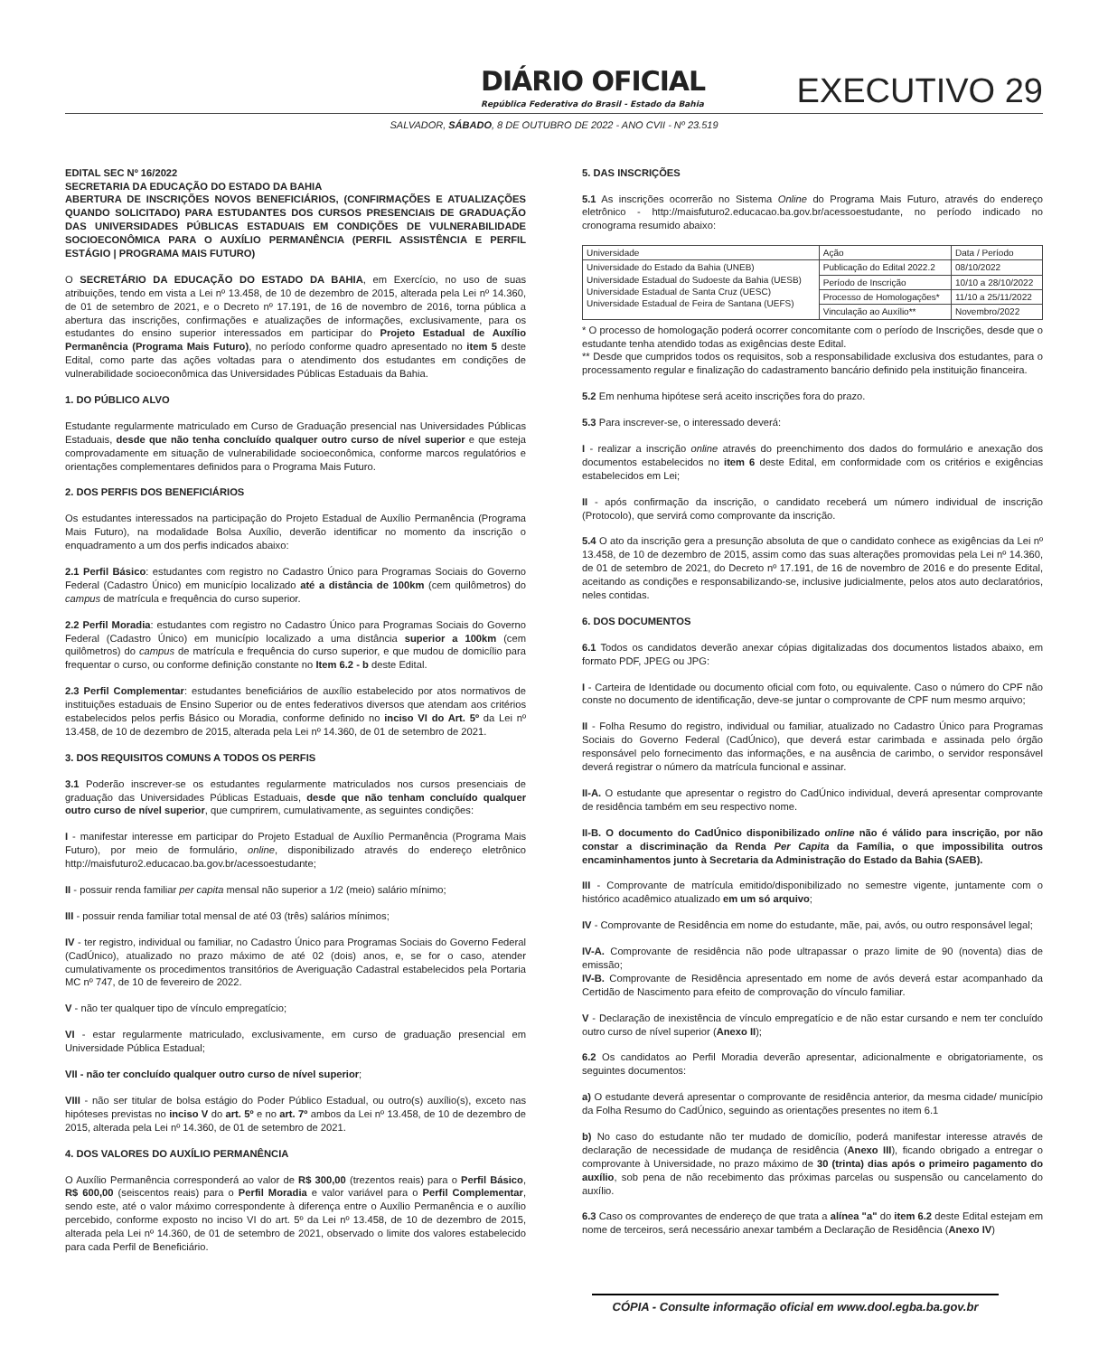DIÁRIO OFICIAL
República Federativa do Brasil - Estado da Bahia
EXECUTIVO 29
SALVADOR, SÁBADO, 8 DE OUTUBRO DE 2022 - ANO CVII - Nº 23.519
EDITAL SEC Nº 16/2022
SECRETARIA DA EDUCAÇÃO DO ESTADO DA BAHIA
ABERTURA DE INSCRIÇÕES NOVOS BENEFICIÁRIOS, (CONFIRMAÇÕES E ATUALIZAÇÕES QUANDO SOLICITADO) PARA ESTUDANTES DOS CURSOS PRESENCIAIS DE GRADUAÇÃO DAS UNIVERSIDADES PÚBLICAS ESTADUAIS EM CONDIÇÕES DE VULNERABILIDADE SOCIOECONÔMICA PARA O AUXÍLIO PERMANÊNCIA (PERFIL ASSISTÊNCIA E PERFIL ESTÁGIO | PROGRAMA MAIS FUTURO)
O SECRETÁRIO DA EDUCAÇÃO DO ESTADO DA BAHIA, em Exercício, no uso de suas atribuições, tendo em vista a Lei nº 13.458, de 10 de dezembro de 2015, alterada pela Lei nº 14.360, de 01 de setembro de 2021, e o Decreto nº 17.191, de 16 de novembro de 2016, torna pública a abertura das inscrições, confirmações e atualizações de informações, exclusivamente, para os estudantes do ensino superior interessados em participar do Projeto Estadual de Auxílio Permanência (Programa Mais Futuro), no período conforme quadro apresentado no item 5 deste Edital, como parte das ações voltadas para o atendimento dos estudantes em condições de vulnerabilidade socioeconômica das Universidades Públicas Estaduais da Bahia.
1. DO PÚBLICO ALVO
Estudante regularmente matriculado em Curso de Graduação presencial nas Universidades Públicas Estaduais, desde que não tenha concluído qualquer outro curso de nível superior e que esteja comprovadamente em situação de vulnerabilidade socioeconômica, conforme marcos regulatórios e orientações complementares definidos para o Programa Mais Futuro.
2. DOS PERFIS DOS BENEFICIÁRIOS
Os estudantes interessados na participação do Projeto Estadual de Auxílio Permanência (Programa Mais Futuro), na modalidade Bolsa Auxílio, deverão identificar no momento da inscrição o enquadramento a um dos perfis indicados abaixo:
2.1 Perfil Básico: estudantes com registro no Cadastro Único para Programas Sociais do Governo Federal (Cadastro Único) em município localizado até a distância de 100km (cem quilômetros) do campus de matrícula e frequência do curso superior.
2.2 Perfil Moradia: estudantes com registro no Cadastro Único para Programas Sociais do Governo Federal (Cadastro Único) em município localizado a uma distância superior a 100km (cem quilômetros) do campus de matrícula e frequência do curso superior, e que mudou de domicílio para frequentar o curso, ou conforme definição constante no Item 6.2 - b deste Edital.
2.3 Perfil Complementar: estudantes beneficiários de auxílio estabelecido por atos normativos de instituições estaduais de Ensino Superior ou de entes federativos diversos que atendam aos critérios estabelecidos pelos perfis Básico ou Moradia, conforme definido no inciso VI do Art. 5º da Lei nº 13.458, de 10 de dezembro de 2015, alterada pela Lei nº 14.360, de 01 de setembro de 2021.
3. DOS REQUISITOS COMUNS A TODOS OS PERFIS
3.1 Poderão inscrever-se os estudantes regularmente matriculados nos cursos presenciais de graduação das Universidades Públicas Estaduais, desde que não tenham concluído qualquer outro curso de nível superior, que cumprirem, cumulativamente, as seguintes condições:
I - manifestar interesse em participar do Projeto Estadual de Auxílio Permanência (Programa Mais Futuro), por meio de formulário, online, disponibilizado através do endereço eletrônico http://maisfuturo2.educacao.ba.gov.br/acessoestudante;
II - possuir renda familiar per capita mensal não superior a 1/2 (meio) salário mínimo;
III - possuir renda familiar total mensal de até 03 (três) salários mínimos;
IV - ter registro, individual ou familiar, no Cadastro Único para Programas Sociais do Governo Federal (CadÚnico), atualizado no prazo máximo de até 02 (dois) anos, e, se for o caso, atender cumulativamente os procedimentos transitórios de Averiguação Cadastral estabelecidos pela Portaria MC nº 747, de 10 de fevereiro de 2022.
V - não ter qualquer tipo de vínculo empregatício;
VI - estar regularmente matriculado, exclusivamente, em curso de graduação presencial em Universidade Pública Estadual;
VII - não ter concluído qualquer outro curso de nível superior;
VIII - não ser titular de bolsa estágio do Poder Público Estadual, ou outro(s) auxílio(s), exceto nas hipóteses previstas no inciso V do art. 5º e no art. 7º ambos da Lei nº 13.458, de 10 de dezembro de 2015, alterada pela Lei nº 14.360, de 01 de setembro de 2021.
4. DOS VALORES DO AUXÍLIO PERMANÊNCIA
O Auxílio Permanência corresponderá ao valor de R$ 300,00 (trezentos reais) para o Perfil Básico, R$ 600,00 (seiscentos reais) para o Perfil Moradia e valor variável para o Perfil Complementar, sendo este, até o valor máximo correspondente à diferença entre o Auxílio Permanência e o auxílio percebido, conforme exposto no inciso VI do art. 5º da Lei nº 13.458, de 10 de dezembro de 2015, alterada pela Lei nº 14.360, de 01 de setembro de 2021, observado o limite dos valores estabelecido para cada Perfil de Beneficiário.
5. DAS INSCRIÇÕES
5.1 As inscrições ocorrerão no Sistema Online do Programa Mais Futuro, através do endereço eletrônico - http://maisfuturo2.educacao.ba.gov.br/acessoestudante, no período indicado no cronograma resumido abaixo:
| Universidade | Ação | Data / Período |
| --- | --- | --- |
| Universidade do Estado da Bahia (UNEB) Universidade Estadual do Sudoeste da Bahia (UESB) Universidade Estadual de Santa Cruz (UESC) Universidade Estadual de Feira de Santana (UEFS) | Publicação do Edital 2022.2 | 08/10/2022 |
| | Período de Inscrição | 10/10 a 28/10/2022 |
| | Processo de Homologações* | 11/10 a 25/11/2022 |
| | Vinculação ao Auxílio** | Novembro/2022 |
* O processo de homologação poderá ocorrer concomitante com o período de Inscrições, desde que o estudante tenha atendido todas as exigências deste Edital.
** Desde que cumpridos todos os requisitos, sob a responsabilidade exclusiva dos estudantes, para o processamento regular e finalização do cadastramento bancário definido pela instituição financeira.
5.2 Em nenhuma hipótese será aceito inscrições fora do prazo.
5.3 Para inscrever-se, o interessado deverá:
I - realizar a inscrição online através do preenchimento dos dados do formulário e anexação dos documentos estabelecidos no item 6 deste Edital, em conformidade com os critérios e exigências estabelecidos em Lei;
II - após confirmação da inscrição, o candidato receberá um número individual de inscrição (Protocolo), que servirá como comprovante da inscrição.
5.4 O ato da inscrição gera a presunção absoluta de que o candidato conhece as exigências da Lei nº 13.458, de 10 de dezembro de 2015, assim como das suas alterações promovidas pela Lei nº 14.360, de 01 de setembro de 2021, do Decreto nº 17.191, de 16 de novembro de 2016 e do presente Edital, aceitando as condições e responsabilizando-se, inclusive judicialmente, pelos atos auto declaratórios, neles contidas.
6. DOS DOCUMENTOS
6.1 Todos os candidatos deverão anexar cópias digitalizadas dos documentos listados abaixo, em formato PDF, JPEG ou JPG:
I - Carteira de Identidade ou documento oficial com foto, ou equivalente. Caso o número do CPF não conste no documento de identificação, deve-se juntar o comprovante de CPF num mesmo arquivo;
II - Folha Resumo do registro, individual ou familiar, atualizado no Cadastro Único para Programas Sociais do Governo Federal (CadÚnico), que deverá estar carimbada e assinada pelo órgão responsável pelo fornecimento das informações, e na ausência de carimbo, o servidor responsável deverá registrar o número da matrícula funcional e assinar.
II-A. O estudante que apresentar o registro do CadÚnico individual, deverá apresentar comprovante de residência também em seu respectivo nome.
II-B. O documento do CadÚnico disponibilizado online não é válido para inscrição, por não constar a discriminação da Renda Per Capita da Família, o que impossibilita outros encaminhamentos junto à Secretaria da Administração do Estado da Bahia (SAEB).
III - Comprovante de matrícula emitido/disponibilizado no semestre vigente, juntamente com o histórico acadêmico atualizado em um só arquivo;
IV - Comprovante de Residência em nome do estudante, mãe, pai, avós, ou outro responsável legal;
IV-A. Comprovante de residência não pode ultrapassar o prazo limite de 90 (noventa) dias de emissão;
IV-B. Comprovante de Residência apresentado em nome de avós deverá estar acompanhado da Certidão de Nascimento para efeito de comprovação do vínculo familiar.
V - Declaração de inexistência de vínculo empregatício e de não estar cursando e nem ter concluído outro curso de nível superior (Anexo II);
6.2 Os candidatos ao Perfil Moradia deverão apresentar, adicionalmente e obrigatoriamente, os seguintes documentos:
a) O estudante deverá apresentar o comprovante de residência anterior, da mesma cidade/ município da Folha Resumo do CadÚnico, seguindo as orientações presentes no item 6.1
b) No caso do estudante não ter mudado de domicílio, poderá manifestar interesse através de declaração de necessidade de mudança de residência (Anexo III), ficando obrigado a entregar o comprovante à Universidade, no prazo máximo de 30 (trinta) dias após o primeiro pagamento do auxílio, sob pena de não recebimento das próximas parcelas ou suspensão ou cancelamento do auxílio.
6.3 Caso os comprovantes de endereço de que trata a alínea "a" do item 6.2 deste Edital estejam em nome de terceiros, será necessário anexar também a Declaração de Residência (Anexo IV)
CÓPIA - Consulte informação oficial em www.dool.egba.ba.gov.br